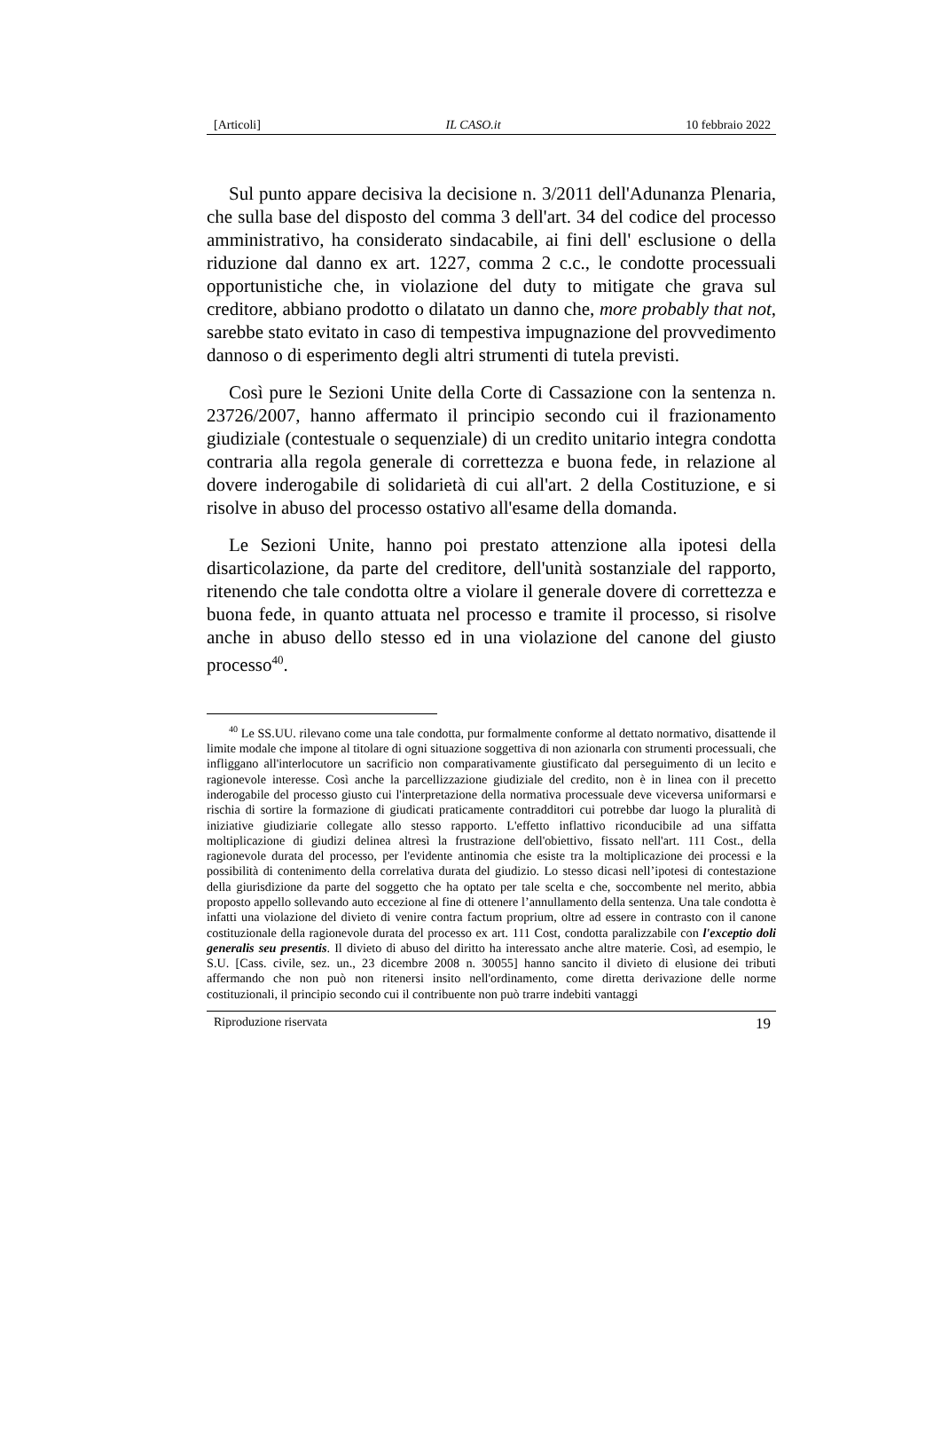[Articoli] IL CASO.it 10 febbraio 2022
Sul punto appare decisiva la decisione n. 3/2011 dell'Adunanza Plenaria, che sulla base del disposto del comma 3 dell'art. 34 del codice del processo amministrativo, ha considerato sindacabile, ai fini dell' esclusione o della riduzione dal danno ex art. 1227, comma 2 c.c., le condotte processuali opportunistiche che, in violazione del duty to mitigate che grava sul creditore, abbiano prodotto o dilatato un danno che, more probably that not, sarebbe stato evitato in caso di tempestiva impugnazione del provvedimento dannoso o di esperimento degli altri strumenti di tutela previsti.
Così pure le Sezioni Unite della Corte di Cassazione con la sentenza n. 23726/2007, hanno affermato il principio secondo cui il frazionamento giudiziale (contestuale o sequenziale) di un credito unitario integra condotta contraria alla regola generale di correttezza e buona fede, in relazione al dovere inderogabile di solidarietà di cui all'art. 2 della Costituzione, e si risolve in abuso del processo ostativo all'esame della domanda.
Le Sezioni Unite, hanno poi prestato attenzione alla ipotesi della disarticolazione, da parte del creditore, dell'unità sostanziale del rapporto, ritenendo che tale condotta oltre a violare il generale dovere di correttezza e buona fede, in quanto attuata nel processo e tramite il processo, si risolve anche in abuso dello stesso ed in una violazione del canone del giusto processo<sup>40</sup>.
<sup>40</sup> Le SS.UU. rilevano come una tale condotta, pur formalmente conforme al dettato normativo, disattende il limite modale che impone al titolare di ogni situazione soggettiva di non azionarla con strumenti processuali, che infliggano all'interlocutore un sacrificio non comparativamente giustificato dal perseguimento di un lecito e ragionevole interesse. Così anche la parcellizzazione giudiziale del credito, non è in linea con il precetto inderogabile del processo giusto cui l'interpretazione della normativa processuale deve viceversa uniformarsi e rischia di sortire la formazione di giudicati praticamente contradditori cui potrebbe dar luogo la pluralità di iniziative giudiziarie collegate allo stesso rapporto. L'effetto inflattivo riconducibile ad una siffatta moltiplicazione di giudizi delinea altresì la frustrazione dell'obiettivo, fissato nell'art. 111 Cost., della ragionevole durata del processo, per l'evidente antinomia che esiste tra la moltiplicazione dei processi e la possibilità di contenimento della correlativa durata del giudizio. Lo stesso dicasi nell’ipotesi di contestazione della giurisdizione da parte del soggetto che ha optato per tale scelta e che, soccombente nel merito, abbia proposto appello sollevando auto eccezione al fine di ottenere l’annullamento della sentenza. Una tale condotta è infatti una violazione del divieto di venire contra factum proprium, oltre ad essere in contrasto con il canone costituzionale della ragionevole durata del processo ex art. 111 Cost, condotta paralizzabile con l'exceptio doli generalis seu presentis. Il divieto di abuso del diritto ha interessato anche altre materie. Così, ad esempio, le S.U. [Cass. civile, sez. un., 23 dicembre 2008 n. 30055] hanno sancito il divieto di elusione dei tributi affermando che non può non ritenersi insito nell'ordinamento, come diretta derivazione delle norme costituzionali, il principio secondo cui il contribuente non può trarre indebiti vantaggi
Riproduzione riservata 19